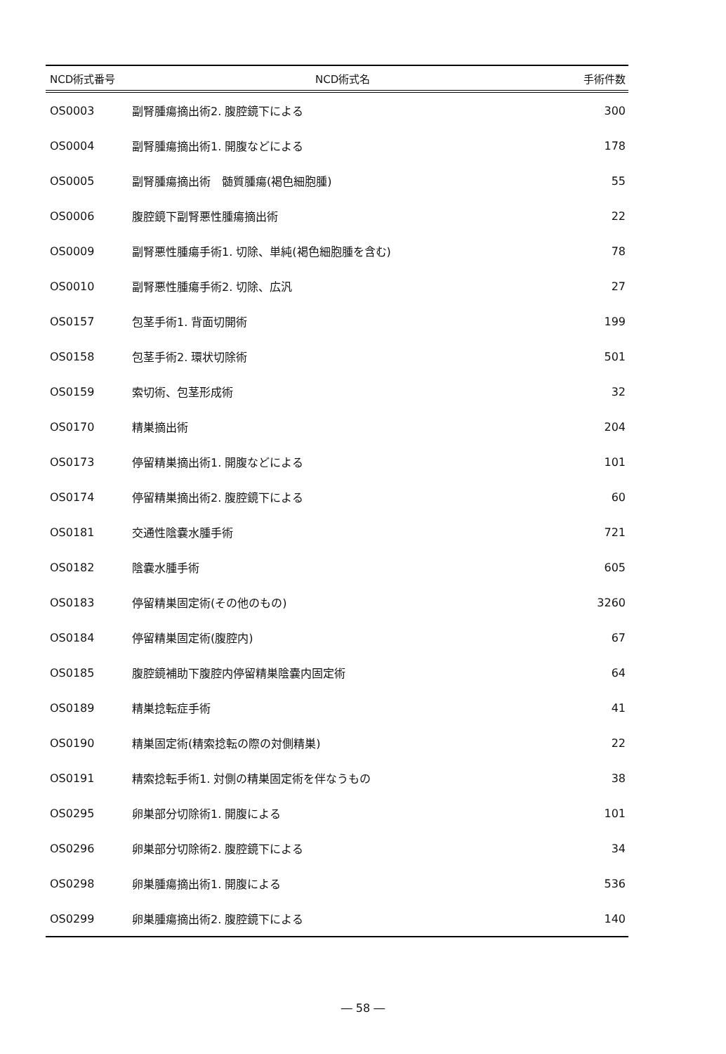| NCD術式番号 | NCD術式名 | 手術件数 |
| --- | --- | --- |
| OS0003 | 副腎腫瘍摘出術2. 腹腔鏡下による | 300 |
| OS0004 | 副腎腫瘍摘出術1. 開腹などによる | 178 |
| OS0005 | 副腎腫瘍摘出術 髄質腫瘍(褐色細胞腫) | 55 |
| OS0006 | 腹腔鏡下副腎悪性腫瘍摘出術 | 22 |
| OS0009 | 副腎悪性腫瘍手術1. 切除、単純(褐色細胞腫を含む) | 78 |
| OS0010 | 副腎悪性腫瘍手術2. 切除、広汎 | 27 |
| OS0157 | 包茎手術1. 背面切開術 | 199 |
| OS0158 | 包茎手術2. 環状切除術 | 501 |
| OS0159 | 索切術、包茎形成術 | 32 |
| OS0170 | 精巣摘出術 | 204 |
| OS0173 | 停留精巣摘出術1. 開腹などによる | 101 |
| OS0174 | 停留精巣摘出術2. 腹腔鏡下による | 60 |
| OS0181 | 交通性陰嚢水腫手術 | 721 |
| OS0182 | 陰嚢水腫手術 | 605 |
| OS0183 | 停留精巣固定術(その他のもの) | 3260 |
| OS0184 | 停留精巣固定術(腹腔内) | 67 |
| OS0185 | 腹腔鏡補助下腹腔内停留精巣陰嚢内固定術 | 64 |
| OS0189 | 精巣捻転症手術 | 41 |
| OS0190 | 精巣固定術(精索捻転の際の対側精巣) | 22 |
| OS0191 | 精索捻転手術1. 対側の精巣固定術を伴なうもの | 38 |
| OS0295 | 卵巣部分切除術1. 開腹による | 101 |
| OS0296 | 卵巣部分切除術2. 腹腔鏡下による | 34 |
| OS0298 | 卵巣腫瘍摘出術1. 開腹による | 536 |
| OS0299 | 卵巣腫瘍摘出術2. 腹腔鏡下による | 140 |
― 58 ―